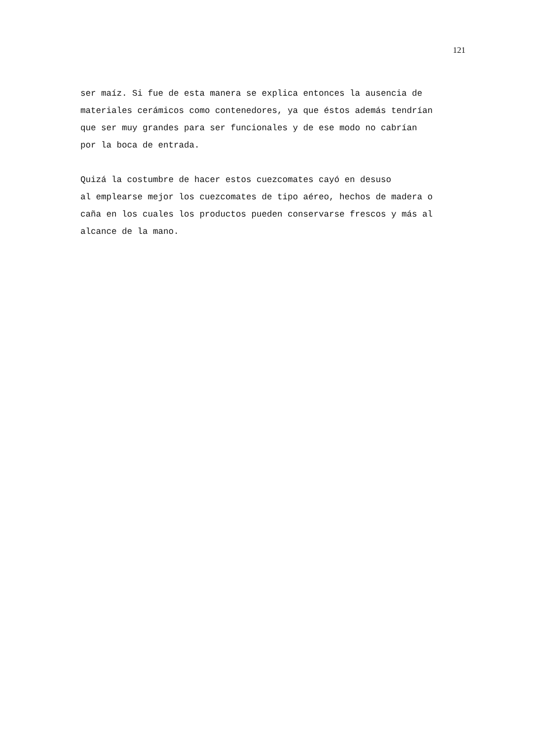121
ser maíz. Si fue de esta manera se explica entonces la ausencia de materiales cerámicos como contenedores, ya que éstos además tendrían que ser muy grandes para ser funcionales y de ese modo no cabrían por la boca de entrada.
Quizá la costumbre de hacer estos cuezcomates cayó en desuso al emplearse mejor los cuezcomates de tipo aéreo, hechos de madera o caña en los cuales los productos pueden conservarse frescos y más al alcance de la mano.